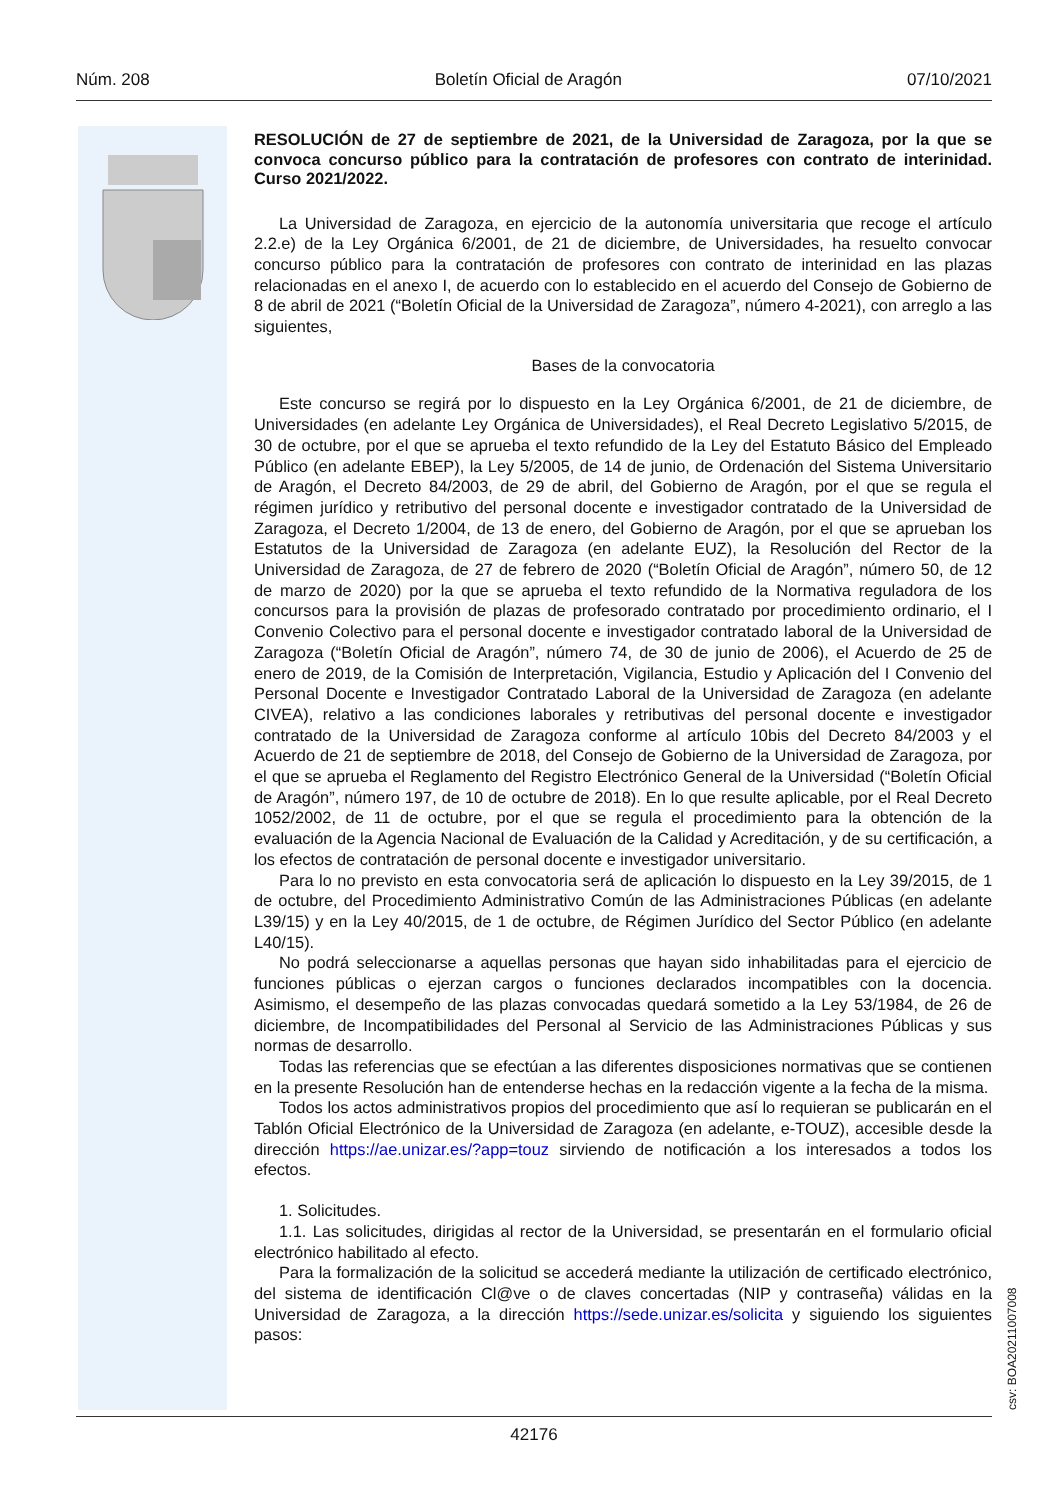Núm. 208 Boletín Oficial de Aragón 07/10/2021
RESOLUCIÓN de 27 de septiembre de 2021, de la Universidad de Zaragoza, por la que se convoca concurso público para la contratación de profesores con contrato de interinidad. Curso 2021/2022.
La Universidad de Zaragoza, en ejercicio de la autonomía universitaria que recoge el artículo 2.2.e) de la Ley Orgánica 6/2001, de 21 de diciembre, de Universidades, ha resuelto convocar concurso público para la contratación de profesores con contrato de interinidad en las plazas relacionadas en el anexo I, de acuerdo con lo establecido en el acuerdo del Consejo de Gobierno de 8 de abril de 2021 (“Boletín Oficial de la Universidad de Zaragoza”, número 4-2021), con arreglo a las siguientes,
Bases de la convocatoria
Este concurso se regirá por lo dispuesto en la Ley Orgánica 6/2001, de 21 de diciembre, de Universidades (en adelante Ley Orgánica de Universidades), el Real Decreto Legislativo 5/2015, de 30 de octubre, por el que se aprueba el texto refundido de la Ley del Estatuto Básico del Empleado Público (en adelante EBEP), la Ley 5/2005, de 14 de junio, de Ordenación del Sistema Universitario de Aragón, el Decreto 84/2003, de 29 de abril, del Gobierno de Aragón, por el que se regula el régimen jurídico y retributivo del personal docente e investigador contratado de la Universidad de Zaragoza, el Decreto 1/2004, de 13 de enero, del Gobierno de Aragón, por el que se aprueban los Estatutos de la Universidad de Zaragoza (en adelante EUZ), la Resolución del Rector de la Universidad de Zaragoza, de 27 de febrero de 2020 (“Boletín Oficial de Aragón”, número 50, de 12 de marzo de 2020) por la que se aprueba el texto refundido de la Normativa reguladora de los concursos para la provisión de plazas de profesorado contratado por procedimiento ordinario, el I Convenio Colectivo para el personal docente e investigador contratado laboral de la Universidad de Zaragoza (“Boletín Oficial de Aragón”, número 74, de 30 de junio de 2006), el Acuerdo de 25 de enero de 2019, de la Comisión de Interpretación, Vigilancia, Estudio y Aplicación del I Convenio del Personal Docente e Investigador Contratado Laboral de la Universidad de Zaragoza (en adelante CIVEA), relativo a las condiciones laborales y retributivas del personal docente e investigador contratado de la Universidad de Zaragoza conforme al artículo 10bis del Decreto 84/2003 y el Acuerdo de 21 de septiembre de 2018, del Consejo de Gobierno de la Universidad de Zaragoza, por el que se aprueba el Reglamento del Registro Electrónico General de la Universidad (“Boletín Oficial de Aragón”, número 197, de 10 de octubre de 2018). En lo que resulte aplicable, por el Real Decreto 1052/2002, de 11 de octubre, por el que se regula el procedimiento para la obtención de la evaluación de la Agencia Nacional de Evaluación de la Calidad y Acreditación, y de su certificación, a los efectos de contratación de personal docente e investigador universitario.
Para lo no previsto en esta convocatoria será de aplicación lo dispuesto en la Ley 39/2015, de 1 de octubre, del Procedimiento Administrativo Común de las Administraciones Públicas (en adelante L39/15) y en la Ley 40/2015, de 1 de octubre, de Régimen Jurídico del Sector Público (en adelante L40/15).
No podrá seleccionarse a aquellas personas que hayan sido inhabilitadas para el ejercicio de funciones públicas o ejerzan cargos o funciones declarados incompatibles con la docencia. Asimismo, el desempeño de las plazas convocadas quedará sometido a la Ley 53/1984, de 26 de diciembre, de Incompatibilidades del Personal al Servicio de las Administraciones Públicas y sus normas de desarrollo.
Todas las referencias que se efectúan a las diferentes disposiciones normativas que se contienen en la presente Resolución han de entenderse hechas en la redacción vigente a la fecha de la misma.
Todos los actos administrativos propios del procedimiento que así lo requieran se publicarán en el Tablón Oficial Electrónico de la Universidad de Zaragoza (en adelante, e-TOUZ), accesible desde la dirección https://ae.unizar.es/?app=touz sirviendo de notificación a los interesados a todos los efectos.
1. Solicitudes.
1.1. Las solicitudes, dirigidas al rector de la Universidad, se presentarán en el formulario oficial electrónico habilitado al efecto.
Para la formalización de la solicitud se accederá mediante la utilización de certificado electrónico, del sistema de identificación Cl@ve o de claves concertadas (NIP y contraseña) válidas en la Universidad de Zaragoza, a la dirección https://sede.unizar.es/solicita y siguiendo los siguientes pasos:
csv: BOA20211007008
42176